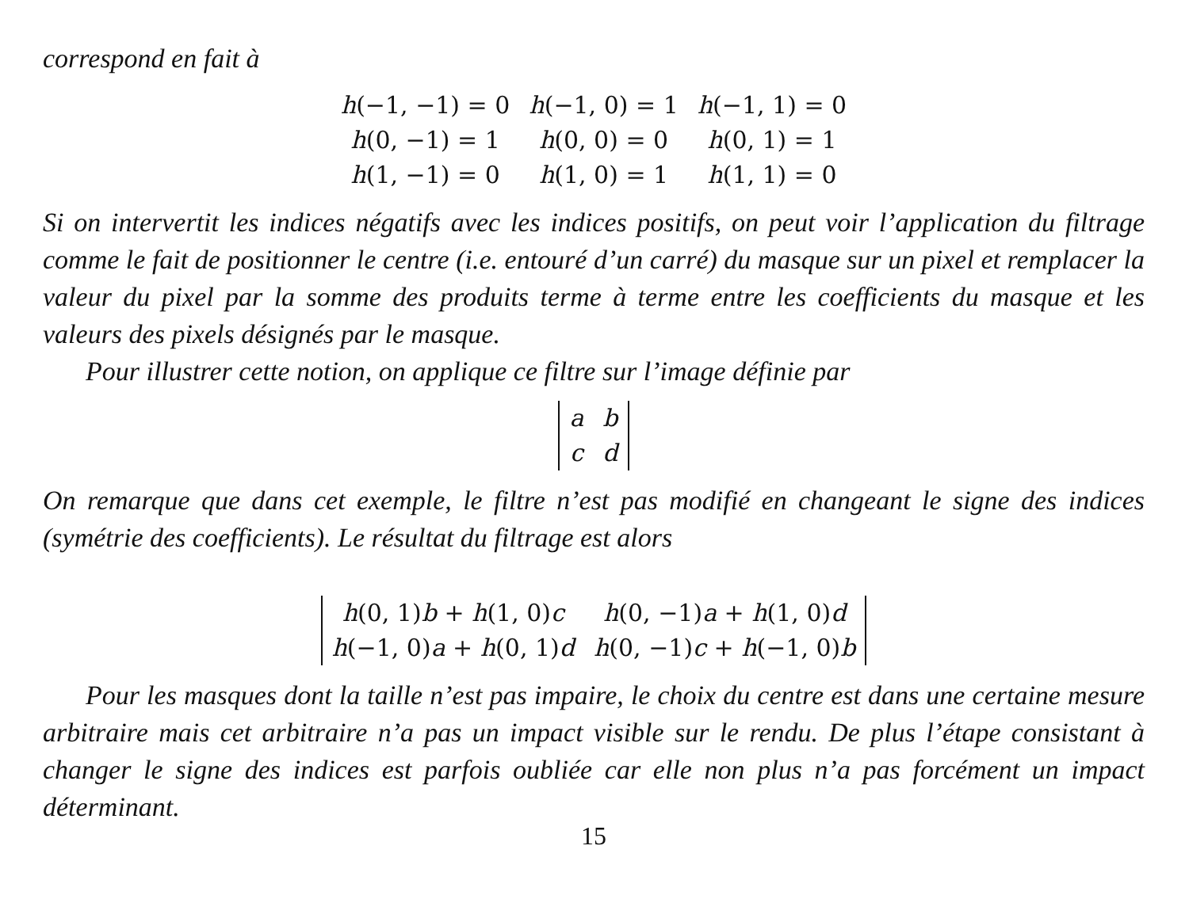correspond en fait à
| h (−1, −1) = 0 | h (−1, 0) = 1 | h (−1, 1) = 0 |
| h (0, −1) = 1 | h (0, 0) = 0 | h (0, 1) = 1 |
| h (1, −1) = 0 | h (1, 0) = 1 | h (1, 1) = 0 |
Si on intervertit les indices négatifs avec les indices positifs, on peut voir l’application du filtrage comme le fait de positionner le centre (i.e. entouré d’un carré) du masque sur un pixel et remplacer la valeur du pixel par la somme des produits terme à terme entre les coefficients du masque et les valeurs des pixels désignés par le masque.
Pour illustrer cette notion, on applique ce filtre sur l’image définie par
| a | b |
| c | d |
On remarque que dans cet exemple, le filtre n’est pas modifié en changeant le signe des indices (symétrie des coefficients). Le résultat du filtrage est alors
| h (0, 1) b + h (1, 0) c | h (0, −1) a + h (1, 0) d |
| h (−1, 0) a + h (0, 1) d | h (0, −1) c + h (−1, 0) b |
Pour les masques dont la taille n’est pas impaire, le choix du centre est dans une certaine mesure arbitraire mais cet arbitraire n’a pas un impact visible sur le rendu. De plus l’étape consistant à changer le signe des indices est parfois oubliée car elle non plus n’a pas forcément un impact déterminant.
15